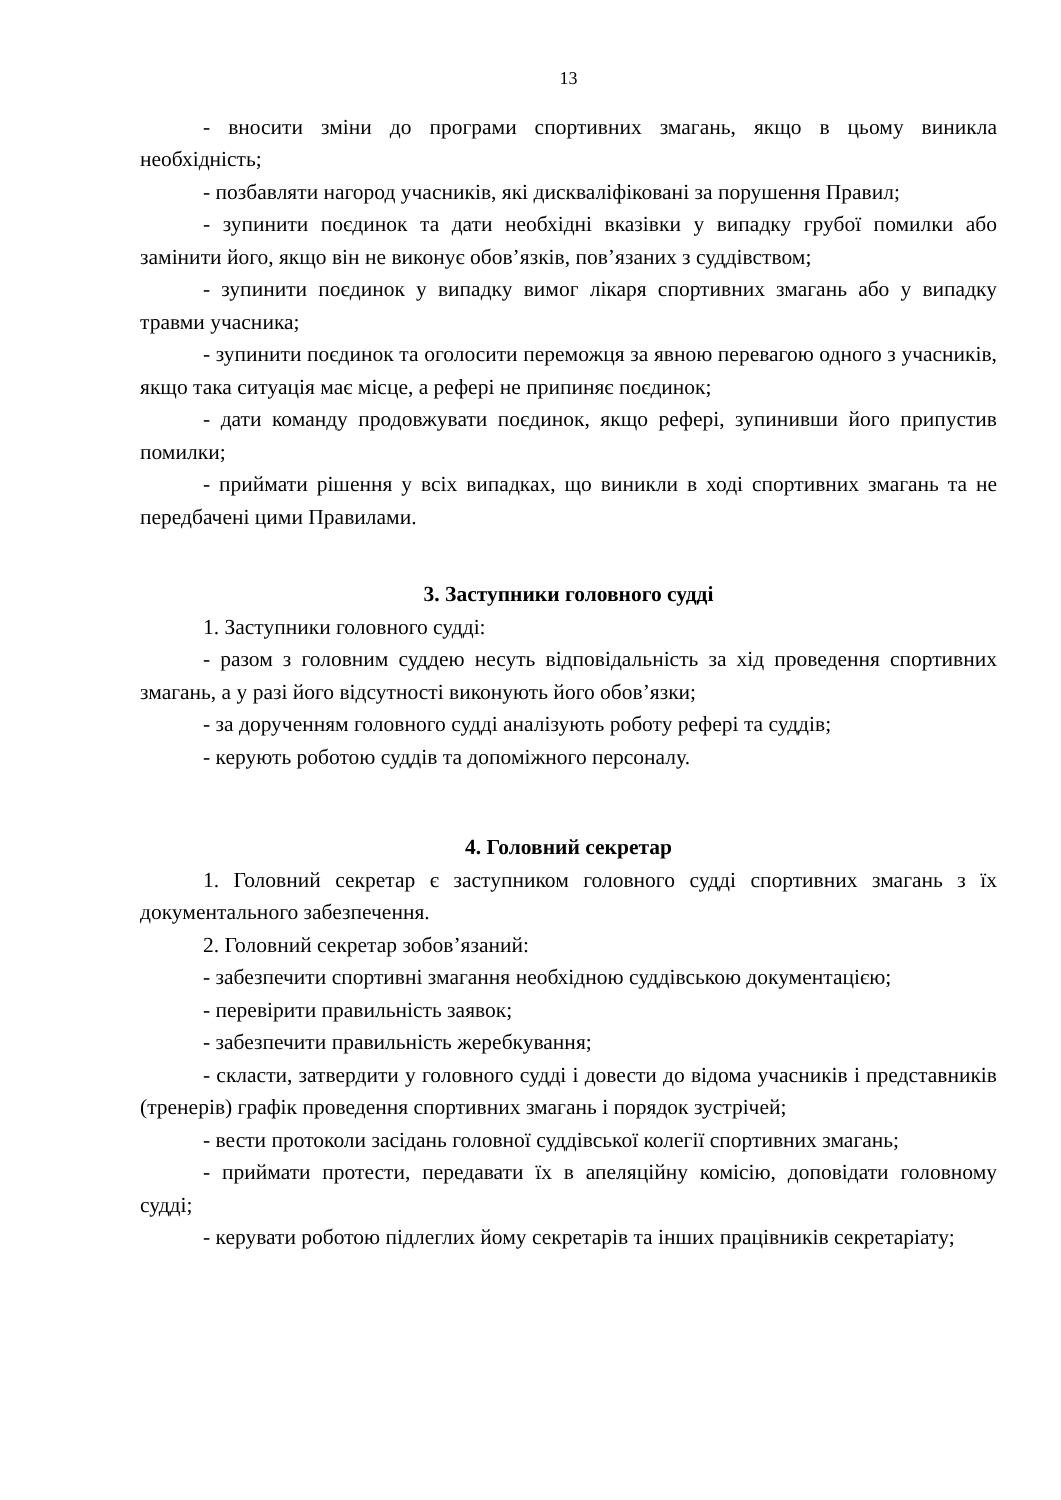13
- вносити зміни до програми спортивних змагань, якщо в цьому виникла необхідність;
- позбавляти нагород учасників, які дискваліфіковані за порушення Правил;
- зупинити поєдинок та дати необхідні вказівки у випадку грубої помилки або замінити його, якщо він не виконує обов’язків, пов’язаних з суддівством;
- зупинити поєдинок у випадку вимог лікаря спортивних змагань або у випадку травми учасника;
- зупинити поєдинок та оголосити переможця за явною перевагою одного з учасників, якщо така ситуація має місце, а рефері не припиняє поєдинок;
- дати команду продовжувати поєдинок, якщо рефері, зупинивши його припустив помилки;
- приймати рішення у всіх випадках, що виникли в ході спортивних змагань та не передбачені цими Правилами.
3. Заступники головного судді
1. Заступники головного судді:
- разом з головним суддею несуть відповідальність за хід проведення спортивних змагань, а у разі його відсутності виконують його обов’язки;
- за дорученням головного судді аналізують роботу рефері та суддів;
- керують роботою суддів та допоміжного персоналу.
4. Головний секретар
1. Головний секретар є заступником головного судді спортивних змагань з їх документального забезпечення.
2. Головний секретар зобов’язаний:
- забезпечити спортивні змагання необхідною суддівською документацією;
- перевірити правильність заявок;
- забезпечити правильність жеребкування;
- скласти, затвердити у головного судді і довести до відома учасників і представників (тренерів) графік проведення спортивних змагань і порядок зустрічей;
- вести протоколи засідань головної суддівської колегії спортивних змагань;
- приймати протести, передавати їх в апеляційну комісію, доповідати головному судді;
- керувати роботою підлеглих йому секретарів та інших працівників секретаріату;